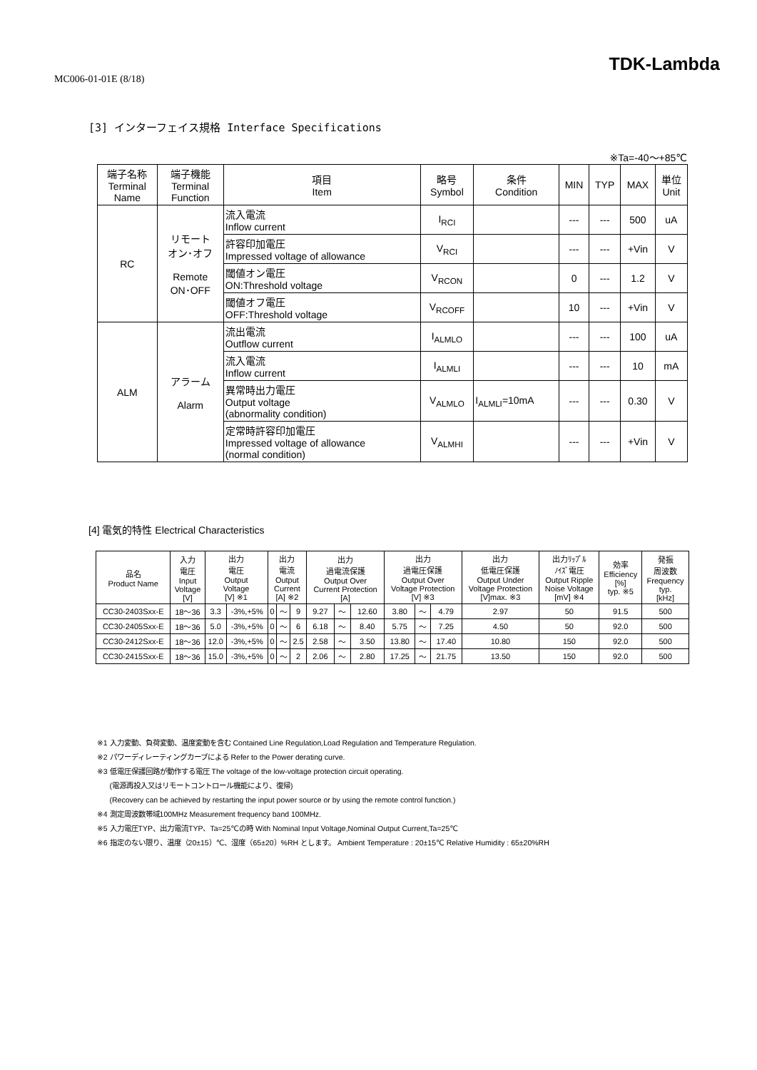MC006-01-01E (8/18)
TDK-Lambda
[3] インターフェイス規格 Interface Specifications
※Ta=-40～+85℃
| 端子名称 Terminal Name | 端子機能 Terminal Function | 項目 Item | 略号 Symbol | 条件 Condition | MIN | TYP | MAX | 単位 Unit |
| --- | --- | --- | --- | --- | --- | --- | --- | --- |
| RC | リモート オン･オフ Remote ON･OFF | 流入電流 Inflow current | I<sub>RCI</sub> | | --- | --- | 500 | uA |
| | | 許容印加電圧 Impressed voltage of allowance | V<sub>RCI</sub> | | --- | --- | +Vin | V |
| | | 閾値オン電圧 ON:Threshold voltage | V<sub>RCON</sub> | | 0 | --- | 1.2 | V |
| | | 閾値オフ電圧 OFF:Threshold voltage | V<sub>RCOFF</sub> | | 10 | --- | +Vin | V |
| ALM | アラーム Alarm | 流出電流 Outflow current | I<sub>ALMLO</sub> | | --- | --- | 100 | uA |
| | | 流入電流 Inflow current | I<sub>ALMLI</sub> | | --- | --- | 10 | mA |
| | | 異常時出力電圧 Output voltage (abnormality condition) | V<sub>ALMLO</sub> | I<sub>ALMLI</sub>=10mA | --- | --- | 0.30 | V |
| | | 定常時許容印加電圧 Impressed voltage of allowance (normal condition) | V<sub>ALMHI</sub> | | --- | --- | +Vin | V |
[4] 電気的特性 Electrical Characteristics
| 品名 Product Name | 入力 電圧 Input Voltage [V] | 出力 電圧 Output Voltage [V] ※1 | | 出力 電流 Output Current [A] ※2 | | | 出力 過電流保護 Output Over Current Protection [A] | | | 出力 過電圧保護 Output Over Voltage Protection [V] ※3 | | | 出力 低電圧保護 Output Under Voltage Protection [V]max. ※3 | 出力ﾘｯﾌﾟﾙ ﾉｲｽﾞ電圧 Output Ripple Noise Voltage [mV] ※4 | 効率 Efficiency [%] typ. ※5 | 発振 周波数 Frequency typ. [kHz] |
| --- | --- | --- | --- | --- | --- | --- | --- | --- | --- | --- | --- | --- | --- | --- | --- | --- |
| CC30-2403Sxx-E | 18～36 | 3.3 | -3%,+5% | 0 | ～ | 9 | 9.27 | ～ | 12.60 | 3.80 | ～ | 4.79 | 2.97 | 50 | 91.5 | 500 |
| CC30-2405Sxx-E | 18～36 | 5.0 | -3%,+5% | 0 | ～ | 6 | 6.18 | ～ | 8.40 | 5.75 | ～ | 7.25 | 4.50 | 50 | 92.0 | 500 |
| CC30-2412Sxx-E | 18～36 | 12.0 | -3%,+5% | 0 | ～ | 2.5 | 2.58 | ～ | 3.50 | 13.80 | ～ | 17.40 | 10.80 | 150 | 92.0 | 500 |
| CC30-2415Sxx-E | 18～36 | 15.0 | -3%,+5% | 0 | ～ | 2 | 2.06 | ～ | 2.80 | 17.25 | ～ | 21.75 | 13.50 | 150 | 92.0 | 500 |
※1 入力変動、負荷変動、温度変動を含む Contained Line Regulation,Load Regulation and Temperature Regulation.
※2 パワーディレーティングカーブによる Refer to the Power derating curve.
※3 低電圧保護回路が動作する電圧 The voltage of the low-voltage protection circuit operating.
(電源再投入又はリモートコントロール機能により、復帰)
(Recovery can be achieved by restarting the input power source or by using the remote control function.)
※4 測定周波数帯域100MHz Measurement frequency band 100MHz.
※5 入力電圧TYP、出力電流TYP、Ta=25℃の時 With Nominal Input Voltage,Nominal Output Current,Ta=25℃
※6 指定のない限り、温度（20±15）℃、湿度（65±20）%RH とします。 Ambient Temperature : 20±15℃ Relative Humidity : 65±20%RH